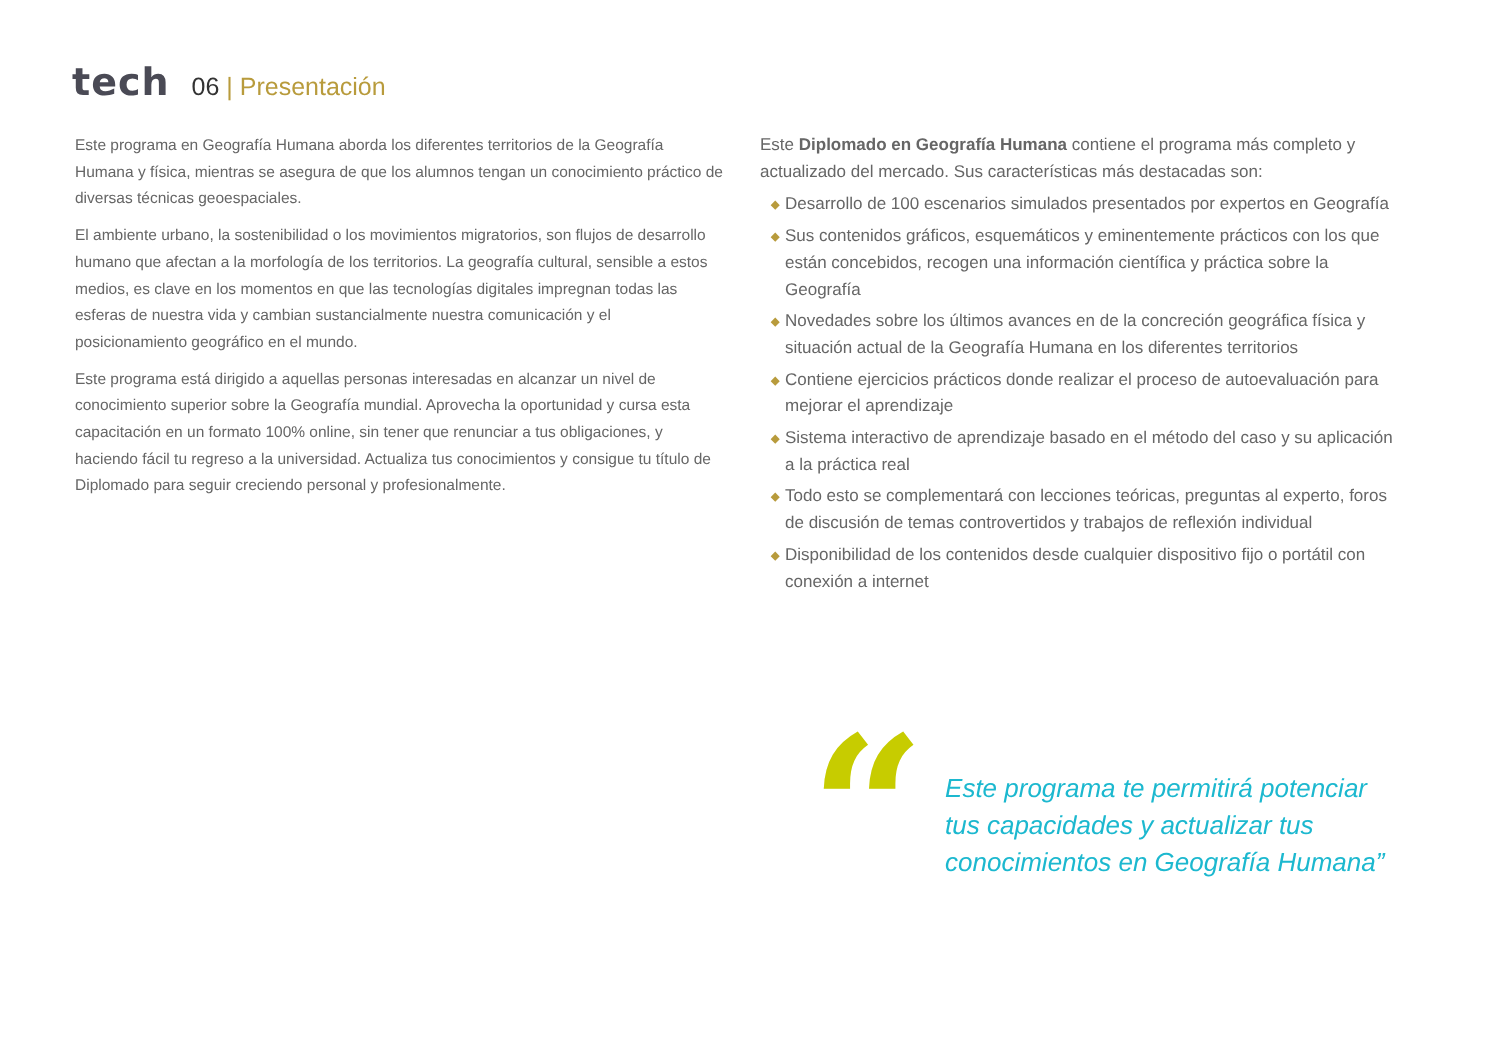tech
06 | Presentación
Este programa en Geografía Humana aborda los diferentes territorios de la Geografía Humana y física, mientras se asegura de que los alumnos tengan un conocimiento práctico de diversas técnicas geoespaciales.
El ambiente urbano, la sostenibilidad o los movimientos migratorios, son flujos de desarrollo humano que afectan a la morfología de los territorios. La geografía cultural, sensible a estos medios, es clave en los momentos en que las tecnologías digitales impregnan todas las esferas de nuestra vida y cambian sustancialmente nuestra comunicación y el posicionamiento geográfico en el mundo.
Este programa está dirigido a aquellas personas interesadas en alcanzar un nivel de conocimiento superior sobre la Geografía mundial. Aprovecha la oportunidad y cursa esta capacitación en un formato 100% online, sin tener que renunciar a tus obligaciones, y haciendo fácil tu regreso a la universidad. Actualiza tus conocimientos y consigue tu título de Diplomado para seguir creciendo personal y profesionalmente.
Este Diplomado en Geografía Humana contiene el programa más completo y actualizado del mercado. Sus características más destacadas son:
◆ Desarrollo de 100 escenarios simulados presentados por expertos en Geografía
◆ Sus contenidos gráficos, esquemáticos y eminentemente prácticos con los que están concebidos, recogen una información científica y práctica sobre la Geografía
◆ Novedades sobre los últimos avances en de la concreción geográfica física y situación actual de la Geografía Humana en los diferentes territorios
◆ Contiene ejercicios prácticos donde realizar el proceso de autoevaluación para mejorar el aprendizaje
◆ Sistema interactivo de aprendizaje basado en el método del caso y su aplicación a la práctica real
◆ Todo esto se complementará con lecciones teóricas, preguntas al experto, foros de discusión de temas controvertidos y trabajos de reflexión individual
◆ Disponibilidad de los contenidos desde cualquier dispositivo fijo o portátil con conexión a internet
“
Este programa te permitirá potenciar tus capacidades y actualizar tus conocimientos en Geografía Humana”